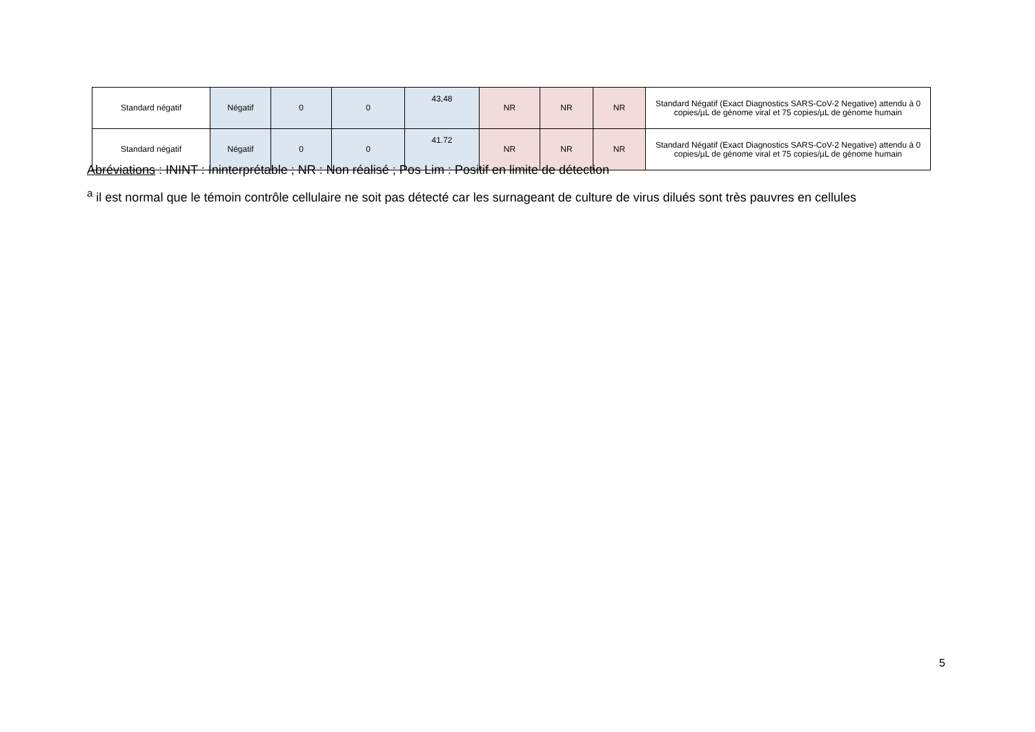| Standard négatif | Négatif | 0 | 0 | 43,48 | NR | NR | NR | Standard Négatif (Exact Diagnostics SARS-CoV-2 Negative) attendu à 0 copies/µL de génome viral et 75 copies/µL de génome humain |
| Standard négatif | Négatif | 0 | 0 | 41.72 | NR | NR | NR | Standard Négatif (Exact Diagnostics SARS-CoV-2 Negative) attendu à 0 copies/µL de génome viral et 75 copies/µL de génome humain |
Abréviations : ININT : Ininterprétable ; NR : Non réalisé ; Pos Lim : Positif en limite de détection
<sup>a</sup> il est normal que le témoin contrôle cellulaire ne soit pas détecté car les surnageant de culture de virus dilués sont très pauvres en cellules
5